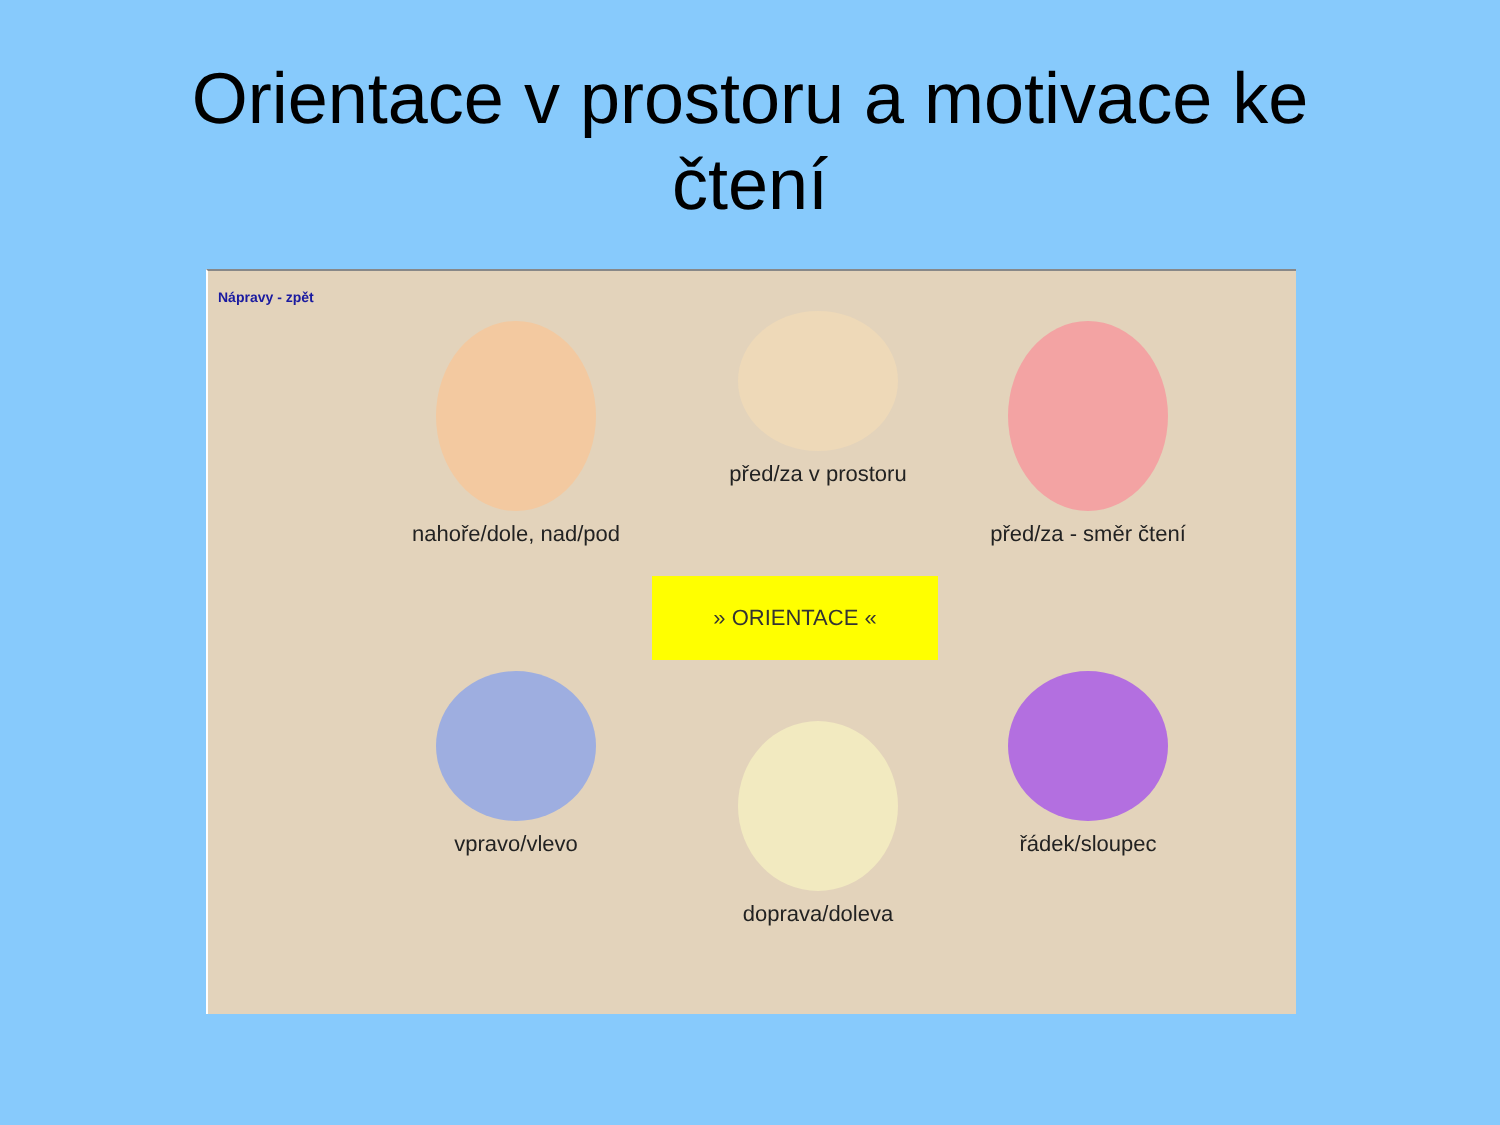Orientace v prostoru a motivace ke
čtení
Nápravy - zpět
nahoře/dole, nad/pod
před/za v prostoru
před/za - směr čtení
» ORIENTACE «
vpravo/vlevo
doprava/doleva
řádek/sloupec